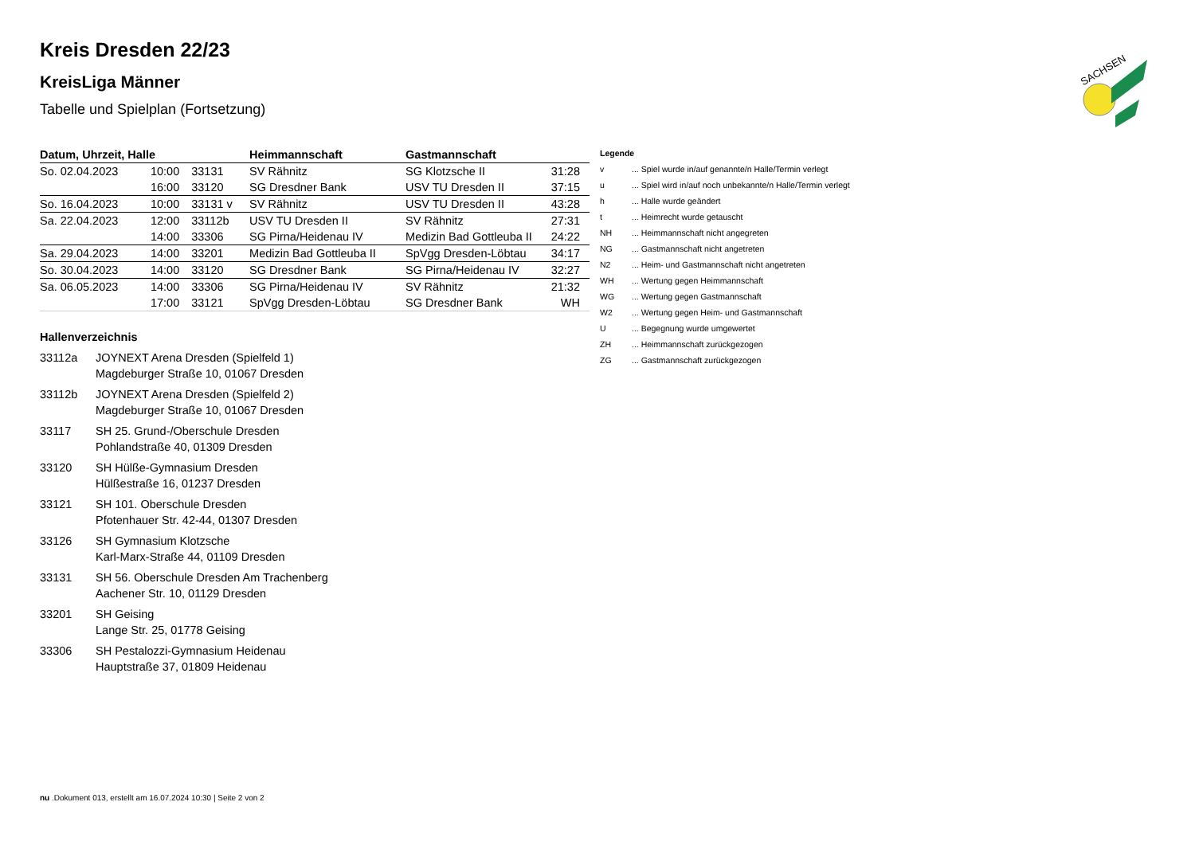SACHSEN
Kreis Dresden 22/23
KreisLiga Männer
Tabelle und Spielplan (Fortsetzung)
| Datum, Uhrzeit, Halle | | | Heimmannschaft | Gastmannschaft | |
| --- | --- | --- | --- | --- | --- |
| So. 02.04.2023 | 10:00 | 33131 | SV Rähnitz | SG Klotzsche II | 31:28 |
| | 16:00 | 33120 | SG Dresdner Bank | USV TU Dresden II | 37:15 |
| So. 16.04.2023 | 10:00 | 33131 v | SV Rähnitz | USV TU Dresden II | 43:28 |
| Sa. 22.04.2023 | 12:00 | 33112b | USV TU Dresden II | SV Rähnitz | 27:31 |
| | 14:00 | 33306 | SG Pirna/Heidenau IV | Medizin Bad Gottleuba II | 24:22 |
| Sa. 29.04.2023 | 14:00 | 33201 | Medizin Bad Gottleuba II | SpVgg Dresden-Löbtau | 34:17 |
| So. 30.04.2023 | 14:00 | 33120 | SG Dresdner Bank | SG Pirna/Heidenau IV | 32:27 |
| Sa. 06.05.2023 | 14:00 | 33306 | SG Pirna/Heidenau IV | SV Rähnitz | 21:32 |
| | 17:00 | 33121 | SpVgg Dresden-Löbtau | SG Dresdner Bank | WH |
Hallenverzeichnis
33112a JOYNEXT Arena Dresden (Spielfeld 1)
Magdeburger Straße 10, 01067 Dresden
33112b JOYNEXT Arena Dresden (Spielfeld 2)
Magdeburger Straße 10, 01067 Dresden
33117 SH 25. Grund-/Oberschule Dresden
Pohlandstraße 40, 01309 Dresden
33120 SH Hülße-Gymnasium Dresden
Hülßestraße 16, 01237 Dresden
33121 SH 101. Oberschule Dresden
Pfotenhauer Str. 42-44, 01307 Dresden
33126 SH Gymnasium Klotzsche
Karl-Marx-Straße 44, 01109 Dresden
33131 SH 56. Oberschule Dresden Am Trachenberg
Aachener Str. 10, 01129 Dresden
33201 SH Geising
Lange Str. 25, 01778 Geising
33306 SH Pestalozzi-Gymnasium Heidenau
Hauptstraße 37, 01809 Heidenau
Legende
| v | ... Spiel wurde in/auf genannte/n Halle/Termin verlegt |
| u | ... Spiel wird in/auf noch unbekannte/n Halle/Termin verlegt |
| h | ... Halle wurde geändert |
| t | ... Heimrecht wurde getauscht |
| NH | ... Heimmannschaft nicht angegreten |
| NG | ... Gastmannschaft nicht angetreten |
| N2 | ... Heim- und Gastmannschaft nicht angetreten |
| WH | ... Wertung gegen Heimmannschaft |
| WG | ... Wertung gegen Gastmannschaft |
| W2 | ... Wertung gegen Heim- und Gastmannschaft |
| U | ... Begegnung wurde umgewertet |
| ZH | ... Heimmannschaft zurückgezogen |
| ZG | ... Gastmannschaft zurückgezogen |
nu .Dokument 013, erstellt am 16.07.2024 10:30 | Seite 2 von 2